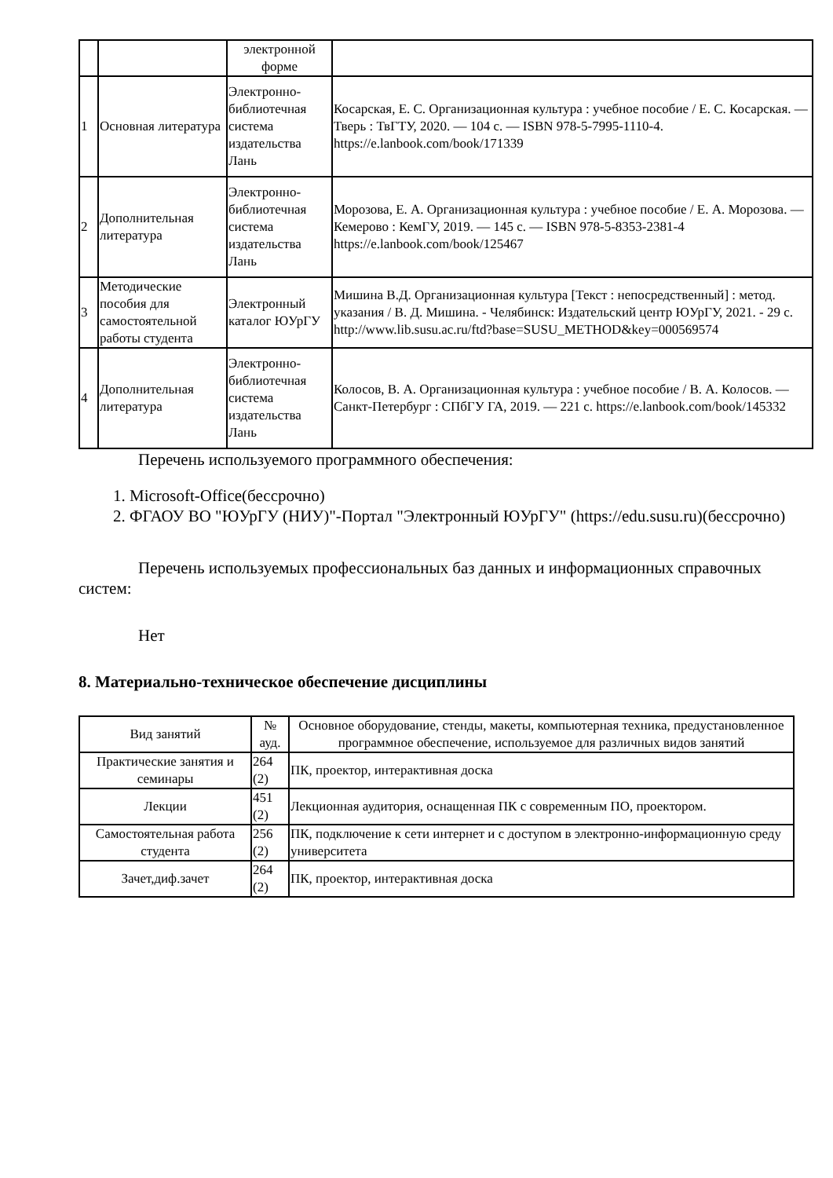| | | электронной форме | |
| 1 | Основная литература | Электронно-библиотечная система издательства Лань | Косарская, Е. С. Организационная культура : учебное пособие / Е. С. Косарская. — Тверь : ТвГТУ, 2020. — 104 с. — ISBN 978-5-7995-1110-4. https://e.lanbook.com/book/171339 |
| 2 | Дополнительная литература | Электронно-библиотечная система издательства Лань | Морозова, Е. А. Организационная культура : учебное пособие / Е. А. Морозова. — Кемерово : КемГУ, 2019. — 145 с. — ISBN 978-5-8353-2381-4 https://e.lanbook.com/book/125467 |
| 3 | Методические пособия для самостоятельной работы студента | Электронный каталог ЮУрГУ | Мишина В.Д. Организационная культура [Текст : непосредственный] : метод. указания / В. Д. Мишина. - Челябинск: Издательский центр ЮУрГУ, 2021. - 29 с. http://www.lib.susu.ac.ru/ftd?base=SUSU_METHOD&key=000569574 |
| 4 | Дополнительная литература | Электронно-библиотечная система издательства Лань | Колосов, В. А. Организационная культура : учебное пособие / В. А. Колосов. — Санкт-Петербург : СПбГУ ГА, 2019. — 221 с. https://e.lanbook.com/book/145332 |
Перечень используемого программного обеспечения:
1. Microsoft-Office(бессрочно)
2. ФГАОУ ВО "ЮУрГУ (НИУ)"-Портал "Электронный ЮУрГУ" (https://edu.susu.ru)(бессрочно)
Перечень используемых профессиональных баз данных и информационных справочных систем:
Нет
8. Материально-техническое обеспечение дисциплины
| Вид занятий | № ауд. | Основное оборудование, стенды, макеты, компьютерная техника, предустановленное программное обеспечение, используемое для различных видов занятий |
| --- | --- | --- |
| Практические занятия и семинары | 264 (2) | ПК, проектор, интерактивная доска |
| Лекции | 451 (2) | Лекционная аудитория, оснащенная ПК с современным ПО, проектором. |
| Самостоятельная работа студента | 256 (2) | ПК, подключение к сети интернет и с доступом в электронно-информационную среду университета |
| Зачет,диф.зачет | 264 (2) | ПК, проектор, интерактивная доска |